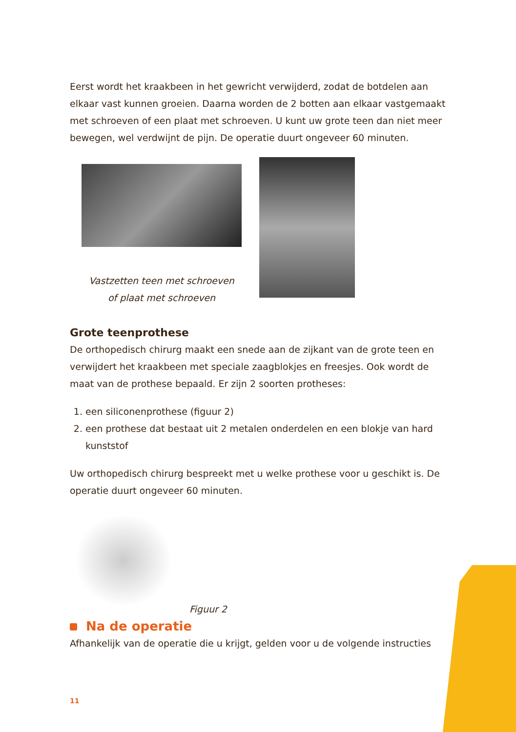Eerst wordt het kraakbeen in het gewricht verwijderd, zodat de botdelen aan elkaar vast kunnen groeien. Daarna worden de 2 botten aan elkaar vastgemaakt met schroeven of een plaat met schroeven. U kunt uw grote teen dan niet meer bewegen, wel verdwijnt de pijn. De operatie duurt ongeveer 60 minuten.
Vastzetten teen met schroeven
of plaat met schroeven
Grote teenprothese
De orthopedisch chirurg maakt een snede aan de zijkant van de grote teen en verwijdert het kraakbeen met speciale zaagblokjes en freesjes. Ook wordt de maat van de prothese bepaald. Er zijn 2 soorten protheses:
1. een siliconenprothese (figuur 2)
2. een prothese dat bestaat uit 2 metalen onderdelen en een blokje van hard kunststof
Uw orthopedisch chirurg bespreekt met u welke prothese voor u geschikt is. De operatie duurt ongeveer 60 minuten.
Figuur 2
Na de operatie
Afhankelijk van de operatie die u krijgt, gelden voor u de volgende instructies
11